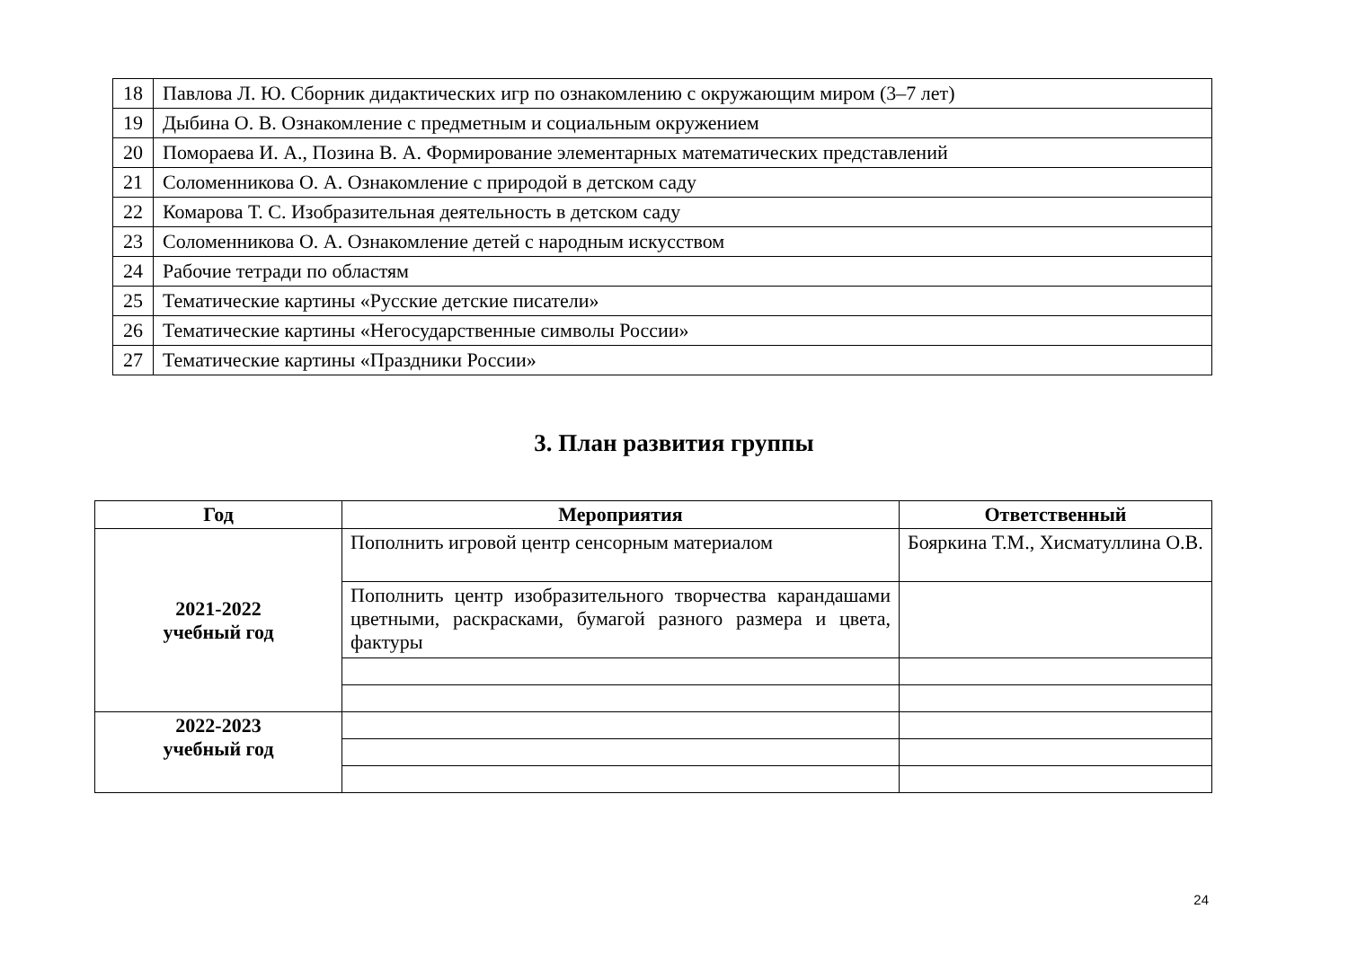| 18 | Павлова Л. Ю. Сборник дидактических игр по ознакомлению с окружающим миром (3–7 лет) |
| 19 | Дыбина О. В. Ознакомление с предметным и социальным окружением |
| 20 | Помораева И. А., Позина В. А. Формирование элементарных математических представлений |
| 21 | Соломенникова О. А. Ознакомление с природой в детском саду |
| 22 | Комарова Т. С. Изобразительная деятельность в детском саду |
| 23 | Соломенникова О. А. Ознакомление детей с народным искусством |
| 24 | Рабочие тетради по областям |
| 25 | Тематические картины «Русские детские писатели» |
| 26 | Тематические картины «Негосударственные символы России» |
| 27 | Тематические картины «Праздники России» |
3. План развития группы
| Год | Мероприятия | Ответственный |
| --- | --- | --- |
| 2021-2022 учебный год | Пополнить игровой центр сенсорным материалом | Бояркина Т.М., Хисматуллина О.В. |
| | Пополнить центр изобразительного творчества карандашами цветными, раскрасками, бумагой разного размера и цвета, фактуры | |
| 2022-2023 учебный год | | |
24